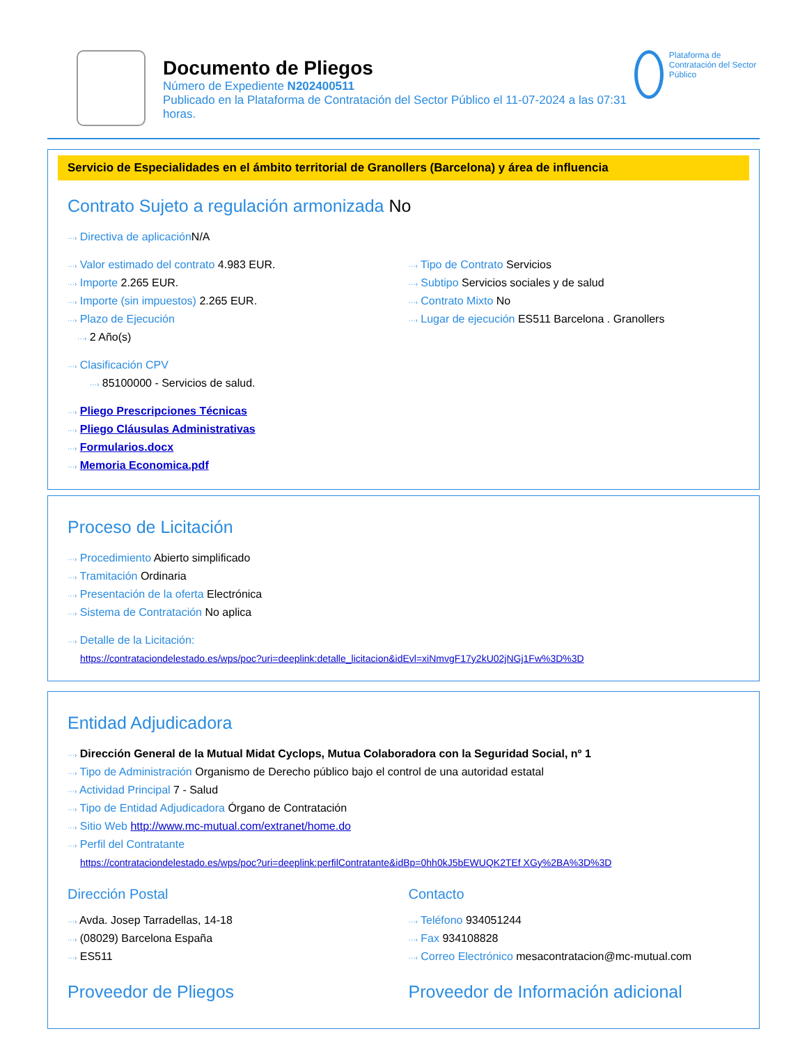Documento de Pliegos
Número de Expediente N202400511
Publicado en la Plataforma de Contratación del Sector Público el 11-07-2024 a las 07:31 horas.
Plataforma de Contratación del Sector Público
Servicio de Especialidades en el ámbito territorial de Granollers (Barcelona) y área de influencia
Contrato Sujeto a regulación armonizada No
···› Directiva de aplicación N/A
···› Valor estimado del contrato 4.983 EUR.
···› Importe 2.265 EUR.
···› Importe (sin impuestos) 2.265 EUR.
···› Plazo de Ejecución
···› 2 Año(s)
···› Tipo de Contrato Servicios
···› Subtipo Servicios sociales y de salud
···› Contrato Mixto No
···› Lugar de ejecución ES511 Barcelona . Granollers
···› Clasificación CPV
···› 85100000 - Servicios de salud.
···› Pliego Prescripciones Técnicas
···› Pliego Cláusulas Administrativas
···› Formularios.docx
···› Memoria Economica.pdf
Proceso de Licitación
···› Procedimiento Abierto simplificado
···› Tramitación Ordinaria
···› Presentación de la oferta Electrónica
···› Sistema de Contratación No aplica
···› Detalle de la Licitación:
https://contrataciondelestado.es/wps/poc?uri=deeplink:detalle_licitacion&idEvl=xiNmvgF17y2kU02jNGj1Fw%3D%3D
Entidad Adjudicadora
···› Dirección General de la Mutual Midat Cyclops, Mutua Colaboradora con la Seguridad Social, nº 1
···› Tipo de Administración Organismo de Derecho público bajo el control de una autoridad estatal
···› Actividad Principal 7 - Salud
···› Tipo de Entidad Adjudicadora Órgano de Contratación
···› Sitio Web http://www.mc-mutual.com/extranet/home.do
···› Perfil del Contratante
https://contrataciondelestado.es/wps/poc?uri=deeplink:perfilContratante&idBp=0hh0kJ5bEWUQK2TEf XGy%2BA%3D%3D
Dirección Postal
···› Avda. Josep Tarradellas, 14-18
···› (08029) Barcelona España
···› ES511
Contacto
···› Teléfono 934051244
···› Fax 934108828
···› Correo Electrónico mesacontratacion@mc-mutual.com
Proveedor de Pliegos Proveedor de Información adicional